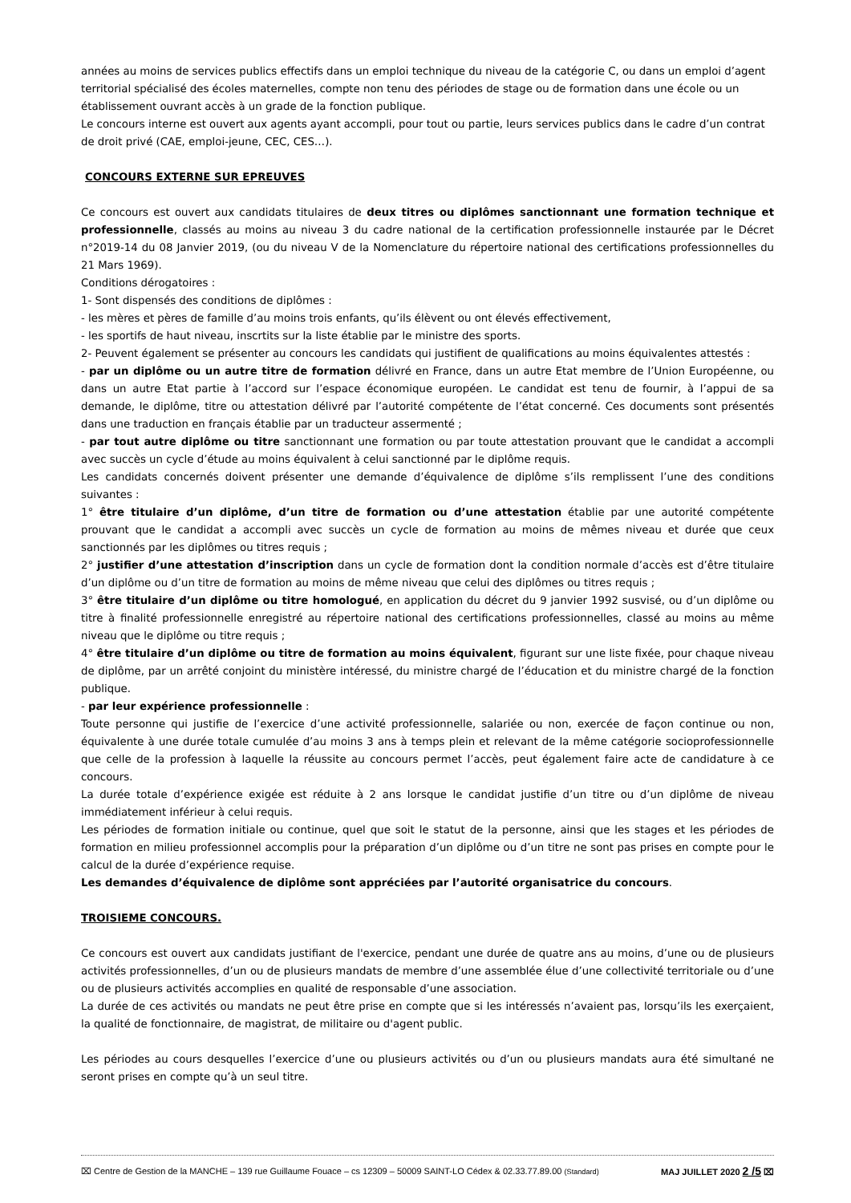années au moins de services publics effectifs dans un emploi technique du niveau de la catégorie C, ou dans un emploi d’agent territorial spécialisé des écoles maternelles, compte non tenu des périodes de stage ou de formation dans une école ou un établissement ouvrant accès à un grade de la fonction publique.
Le concours interne est ouvert aux agents ayant accompli, pour tout ou partie, leurs services publics dans le cadre d’un contrat de droit privé (CAE, emploi-jeune, CEC, CES…).
CONCOURS EXTERNE SUR EPREUVES
Ce concours est ouvert aux candidats titulaires de deux titres ou diplômes sanctionnant une formation technique et professionnelle, classés au moins au niveau 3 du cadre national de la certification professionnelle instaurée par le Décret n°2019-14 du 08 Janvier 2019, (ou du niveau V de la Nomenclature du répertoire national des certifications professionnelles du 21 Mars 1969).
Conditions dérogatoires :
1- Sont dispensés des conditions de diplômes :
- les mères et pères de famille d’au moins trois enfants, qu’ils élèvent ou ont élevés effectivement,
- les sportifs de haut niveau, inscrtits sur la liste établie par le ministre des sports.
2- Peuvent également se présenter au concours les candidats qui justifient de qualifications au moins équivalentes attestés :
- par un diplôme ou un autre titre de formation délivré en France, dans un autre Etat membre de l’Union Européenne, ou dans un autre Etat partie à l’accord sur l’espace économique européen. Le candidat est tenu de fournir, à l’appui de sa demande, le diplôme, titre ou attestation délivré par l’autorité compétente de l’état concerné. Ces documents sont présentés dans une traduction en français établie par un traducteur assermenté ;
- par tout autre diplôme ou titre sanctionnant une formation ou par toute attestation prouvant que le candidat a accompli avec succès un cycle d’étude au moins équivalent à celui sanctionné par le diplôme requis.
Les candidats concernés doivent présenter une demande d’équivalence de diplôme s’ils remplissent l’une des conditions suivantes :
1° être titulaire d’un diplôme, d’un titre de formation ou d’une attestation établie par une autorité compétente prouvant que le candidat a accompli avec succès un cycle de formation au moins de mêmes niveau et durée que ceux sanctionnés par les diplômes ou titres requis ;
2° justifier d’une attestation d’inscription dans un cycle de formation dont la condition normale d’accès est d’être titulaire d’un diplôme ou d’un titre de formation au moins de même niveau que celui des diplômes ou titres requis ;
3° être titulaire d’un diplôme ou titre homologué, en application du décret du 9 janvier 1992 susvisé, ou d’un diplôme ou titre à finalité professionnelle enregistré au répertoire national des certifications professionnelles, classé au moins au même niveau que le diplôme ou titre requis ;
4° être titulaire d’un diplôme ou titre de formation au moins équivalent, figurant sur une liste fixée, pour chaque niveau de diplôme, par un arrêté conjoint du ministère intéressé, du ministre chargé de l’éducation et du ministre chargé de la fonction publique.
- par leur expérience professionnelle :
Toute personne qui justifie de l’exercice d’une activité professionnelle, salariée ou non, exercée de façon continue ou non, équivalente à une durée totale cumulée d’au moins 3 ans à temps plein et relevant de la même catégorie socioprofessionnelle que celle de la profession à laquelle la réussite au concours permet l’accès, peut également faire acte de candidature à ce concours.
La durée totale d’expérience exigée est réduite à 2 ans lorsque le candidat justifie d’un titre ou d’un diplôme de niveau immédiatement inférieur à celui requis.
Les périodes de formation initiale ou continue, quel que soit le statut de la personne, ainsi que les stages et les périodes de formation en milieu professionnel accomplis pour la préparation d’un diplôme ou d’un titre ne sont pas prises en compte pour le calcul de la durée d’expérience requise.
Les demandes d’équivalence de diplôme sont appréciées par l’autorité organisatrice du concours.
TROISIEME CONCOURS.
Ce concours est ouvert aux candidats justifiant de l'exercice, pendant une durée de quatre ans au moins, d’une ou de plusieurs activités professionnelles, d’un ou de plusieurs mandats de membre d’une assemblée élue d’une collectivité territoriale ou d’une ou de plusieurs activités accomplies en qualité de responsable d’une association.
La durée de ces activités ou mandats ne peut être prise en compte que si les intéressés n’avaient pas, lorsqu’ils les exerçaient, la qualité de fonctionnaire, de magistrat, de militaire ou d'agent public.
Les périodes au cours desquelles l’exercice d’une ou plusieurs activités ou d’un ou plusieurs mandats aura été simultané ne seront prises en compte qu’à un seul titre.
⌧ Centre de Gestion de la MANCHE – 139 rue Guillaume Fouace – cs 12309 – 50009 SAINT-LO Cédex & 02.33.77.89.00 (Standard) MAJ JUILLET 2020 2 /5 ⌧